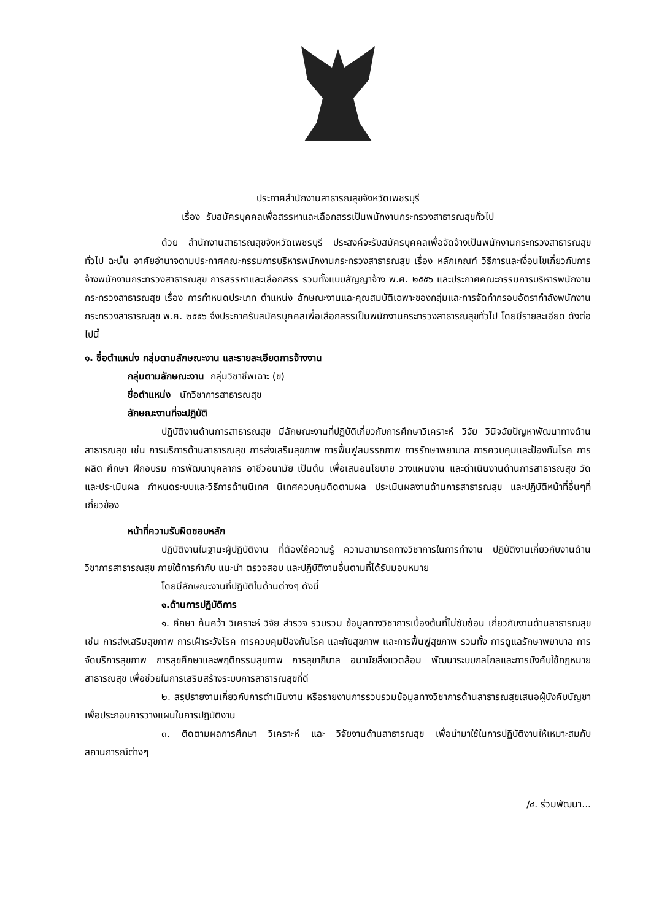ประกาศสำนักงานสาธารณสุขจังหวัดเพชรบุรี
เรื่อง รับสมัครบุคคลเพื่อสรรหาและเลือกสรรเป็นพนักงานกระทรวงสาธารณสุขทั่วไป
ด้วย สำนักงานสาธารณสุขจังหวัดเพชรบุรี ประสงค์จะรับสมัครบุคคลเพื่อจัดจ้างเป็นพนักงานกระทรวงสาธารณสุขทั่วไป ฉะนั้น อาศัยอำนาจตามประกาศคณะกรรมการบริหารพนักงานกระทรวงสาธารณสุข เรื่อง หลักเกณฑ์ วิธีการและเงื่อนไขเกี่ยวกับการจ้างพนักงานกระทรวงสาธารณสุข การสรรหาและเลือกสรร รวมทั้งแบบสัญญาจ้าง พ.ศ. ๒๕๕๖ และประกาศคณะกรรมการบริหารพนักงานกระทรวงสาธารณสุข เรื่อง การกำหนดประเภท ตำแหน่ง ลักษณะงานและคุณสมบัติเฉพาะของกลุ่มและการจัดทำกรอบอัตรากำลังพนักงานกระทรวงสาธารณสุข พ.ศ. ๒๕๕๖ จึงประกาศรับสมัครบุคคลเพื่อเลือกสรรเป็นพนักงานกระทรวงสาธารณสุขทั่วไป โดยมีรายละเอียด ดังต่อไปนี้
๑. ชื่อตำแหน่ง กลุ่มตามลักษณะงาน และรายละเอียดการจ้างงาน
กลุ่มตามลักษณะงาน กลุ่มวิชาชีพเฉาะ (ข)
ชื่อตำแหน่ง นักวิชาการสาธารณสุข
ลักษณะงานที่จะปฏิบัติ
ปฏิบัติงานด้านการสาธารณสุข มีลักษณะงานที่ปฏิบัติเกี่ยวกับการศึกษาวิเคราะห์ วิจัย วินิจฉัยปัญหาพัฒนาทางด้านสาธารณสุข เช่น การบริการด้านสาธารณสุข การส่งเสริมสุขภาพ การฟื้นฟูสมรรถภาพ การรักษาพยาบาล การควบคุมและป้องกันโรค การผลิต ศึกษา ฝึกอบรม การพัฒนาบุคลากร อาชีวอนามัย เป็นต้น เพื่อเสนอนโยบาย วางแผนงาน และดำเนินงานด้านการสาธารณสุข วัดและประเมินผล กำหนดระบบและวิธีการด้านนิเทศ นิเทศควบคุมติดตามผล ประเมินผลงานด้านการสาธารณสุข และปฏิบัติหน้าที่อื่นๆที่เกี่ยวข้อง
หน้าที่ความรับผิดชอบหลัก
ปฏิบัติงานในฐานะผู้ปฏิบัติงาน ที่ต้องใช้ความรู้ ความสามารถทางวิชาการในการทำงาน ปฏิบัติงานเกี่ยวกับงานด้านวิชาการสาธารณสุข ภายใต้การกำกับ แนะนำ ตรวจสอบ และปฏิบัติงานอื่นตามที่ได้รับมอบหมาย
โดยมีลักษณะงานที่ปฏิบัติในด้านต่างๆ ดังนี้
๑.ด้านการปฏิบัติการ
๑. ศึกษา ค้นคว้า วิเคราะห์ วิจัย สำรวจ รวบรวม ข้อมูลทางวิชาการเบื้องต้นที่ไม่ซับซ้อน เกี่ยวกับงานด้านสาธารณสุข เช่น การส่งเสริมสุขภาพ การเฝ้าระวังโรค การควบคุมป้องกันโรค และภัยสุขภาพ และการฟื้นฟูสุขภาพ รวมทั้ง การดูแลรักษาพยาบาล การจัดบริการสุขภาพ การสุขศึกษาและพฤติกรรมสุขภาพ การสุขาภิบาล อนามัยสิ่งแวดล้อม พัฒนาระบบกลไกลและการบังคับใช้กฎหมายสาธารณสุข เพื่อช่วยในการเสริมสร้างระบบการสาธารณสุขที่ดี
๒. สรุปรายงานเกี่ยวกับการดำเนินงาน หรือรายงานการรวบรวมข้อมูลทางวิชาการด้านสาธารณสุขเสนอผู้บังคับบัญชา เพื่อประกอบการวางแผนในการปฏิบัติงาน
๓. ติดตามผลการศึกษา วิเคราะห์ และ วิจัยงานด้านสาธารณสุข เพื่อนำมาใช้ในการปฏิบัติงานให้เหมาะสมกับสถานการณ์ต่างๆ
/๔. ร่วมพัฒนา...